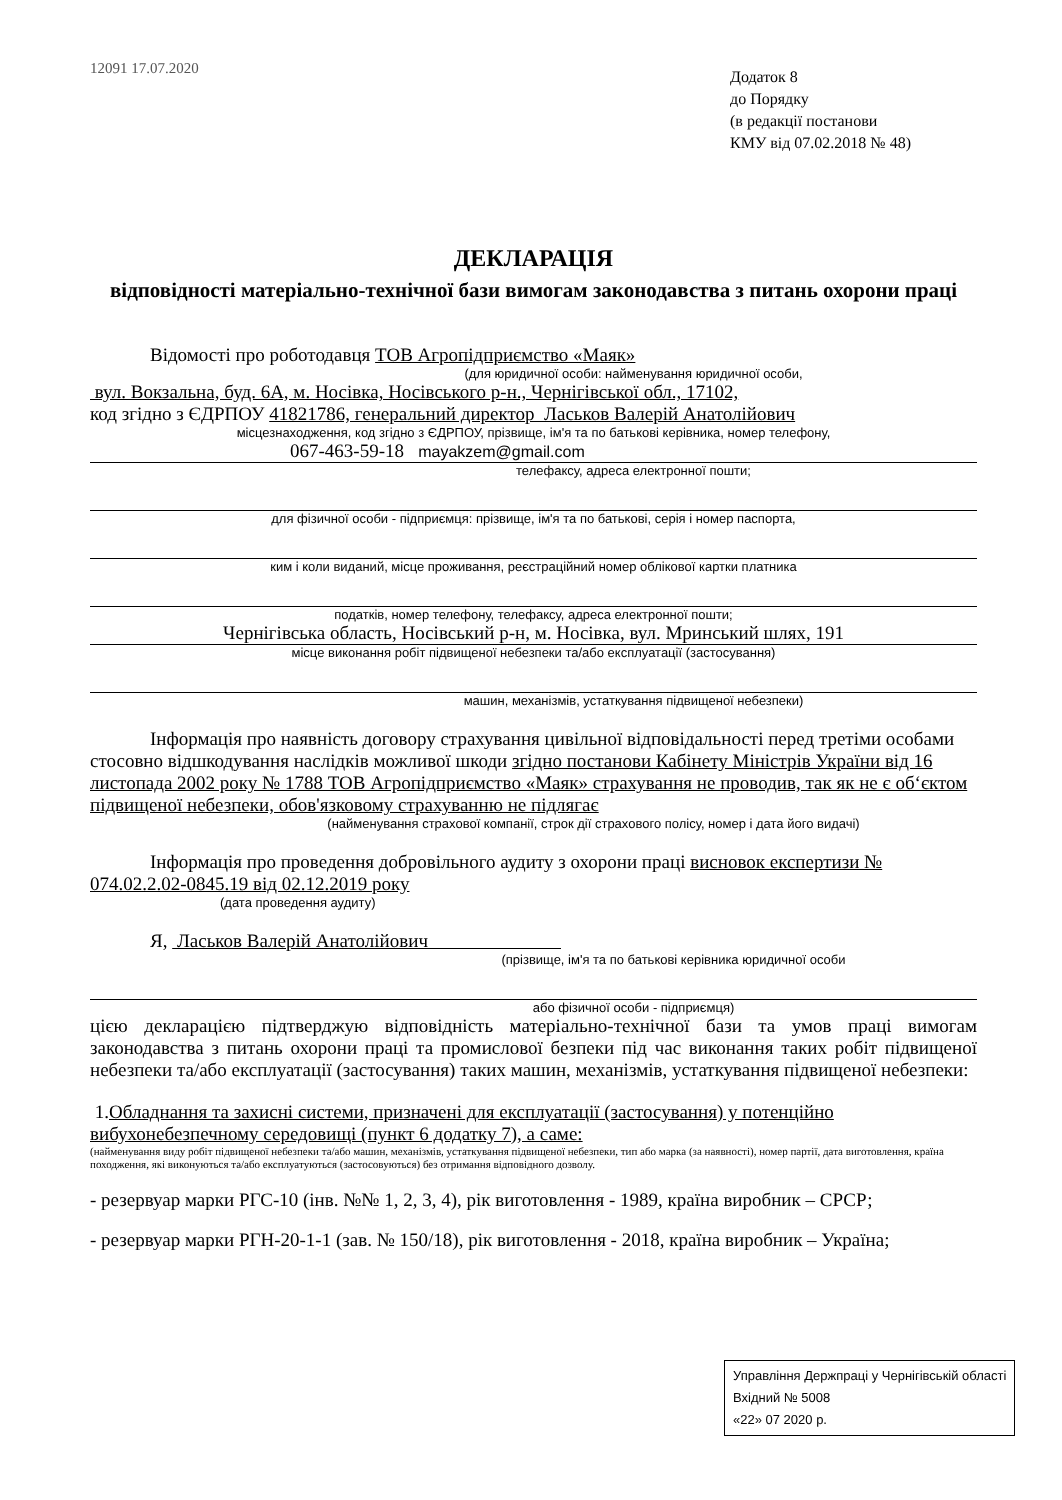12091 17.07.2020
Додаток 8
до Порядку
(в редакції постанови
КМУ від 07.02.2018 № 48)
ДЕКЛАРАЦІЯ
відповідності матеріально-технічної бази вимогам законодавства з питань охорони праці
Відомості про роботодавця ТОВ Агропідприємство «Маяк»
(для юридичної особи: найменування юридичної особи,
вул. Вокзальна, буд. 6А, м. Носівка, Носівського р-н., Чернігівської обл., 17102,
код згідно з ЄДРПОУ 41821786, генеральний директор Ласьков Валерій Анатолійович
місцезнаходження, код згідно з ЄДРПОУ, прізвище, ім'я та по батькові керівника, номер телефону,
067-463-59-18 mayakzem@gmail.com
телефаксу, адреса електронної пошти;
для фізичної особи - підприємця: прізвище, ім'я та по батькові, серія і номер паспорта,
ким і коли виданий, місце проживання, реєстраційний номер облікової картки платника
податків, номер телефону, телефаксу, адреса електронної пошти;
Чернігівська область, Носівський р-н, м. Носівка, вул. Мринський шлях, 191
місце виконання робіт підвищеної небезпеки та/або експлуатації (застосування)
машин, механізмів, устаткування підвищеної небезпеки)
Інформація про наявність договору страхування цивільної відповідальності перед третіми особами стосовно відшкодування наслідків можливої шкоди згідно постанови Кабінету Міністрів України від 16 листопада 2002 року № 1788 ТОВ Агропідприємство «Маяк» страхування не проводив, так як не є об‘єктом підвищеної небезпеки, обов'язковому страхуванню не підлягає
(найменування страхової компанії, строк дії страхового полісу, номер і дата його видачі)
Інформація про проведення добровільного аудиту з охорони праці висновок експертизи № 074.02.2.02-0845.19 від 02.12.2019 року
(дата проведення аудиту)
Я, Ласьков Валерій Анатолійович
(прізвище, ім'я та по батькові керівника юридичної особи
або фізичної особи - підприємця)
цією декларацією підтверджую відповідність матеріально-технічної бази та умов праці вимогам законодавства з питань охорони праці та промислової безпеки під час виконання таких робіт підвищеної небезпеки та/або експлуатації (застосування) таких машин, механізмів, устаткування підвищеної небезпеки:
1.Обладнання та захисні системи, призначені для експлуатації (застосування) у потенційно вибухонебезпечному середовищі (пункт 6 додатку 7), а саме:
(найменування виду робіт підвищеної небезпеки та/або машин, механізмів, устаткування підвищеної небезпеки, тип або марка (за наявності), номер партії, дата виготовлення, країна походження, які виконуються та/або експлуатуються (застосовуються) без отримання відповідного дозволу.
- резервуар марки РГС-10 (інв. №№ 1, 2, 3, 4), рік виготовлення - 1989, країна виробник – СРСР;
- резервуар марки РГН-20-1-1 (зав. № 150/18), рік виготовлення - 2018, країна виробник – Україна;
Управління Держпраці у Чернігівській області
Вхідний № 5008
«22» 07 2020 р.